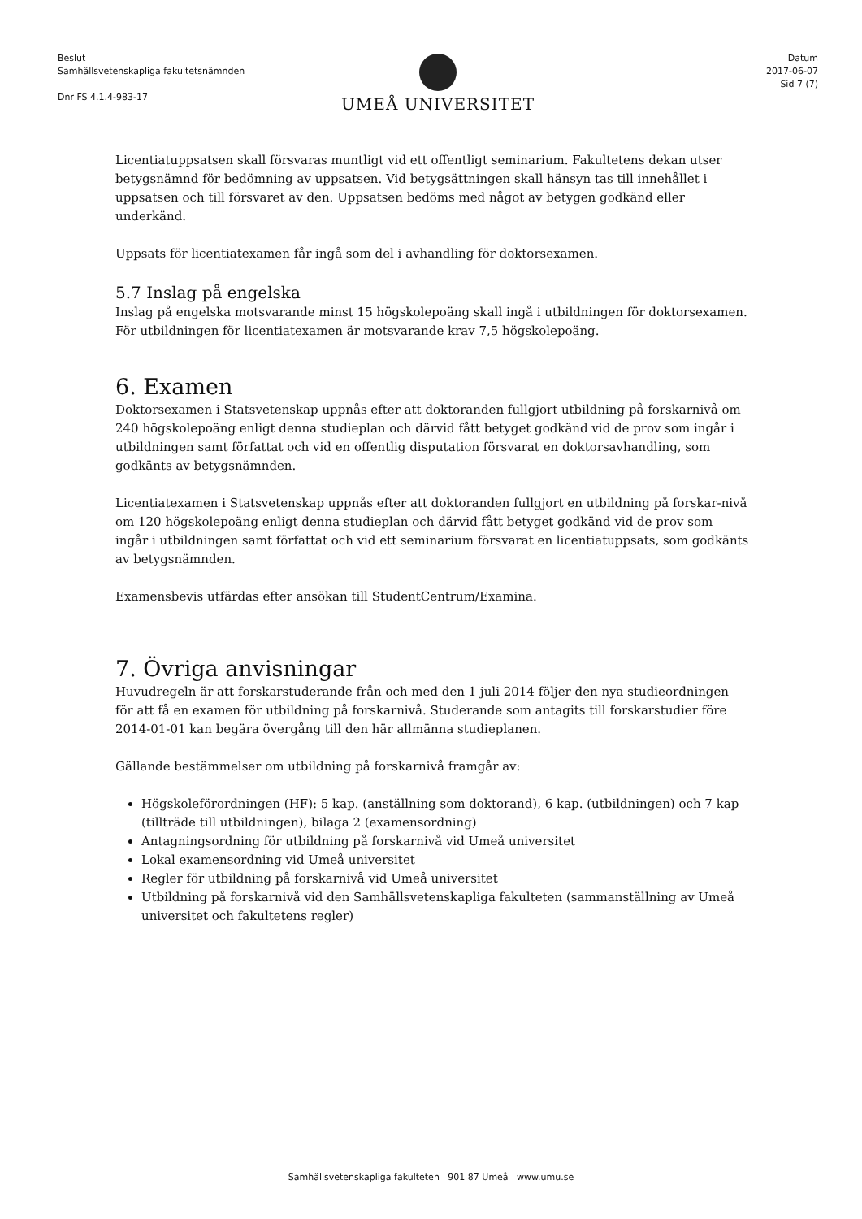Beslut
Samhällsvetenskapliga fakultetsnämnden
Dnr FS 4.1.4-983-17
UMEÅ UNIVERSITET
Datum
2017-06-07
Sid 7 (7)
Licentiatuppsatsen skall försvaras muntligt vid ett offentligt seminarium. Fakultetens dekan utser betygsnämnd för bedömning av uppsatsen. Vid betygsättningen skall hänsyn tas till innehållet i uppsatsen och till försvaret av den. Uppsatsen bedöms med något av betygen godkänd eller underkänd.
Uppsats för licentiatexamen får ingå som del i avhandling för doktorsexamen.
5.7 Inslag på engelska
Inslag på engelska motsvarande minst 15 högskolepoäng skall ingå i utbildningen för doktorsexamen. För utbildningen för licentiatexamen är motsvarande krav 7,5 högskolepoäng.
6. Examen
Doktorsexamen i Statsvetenskap uppnås efter att doktoranden fullgjort utbildning på forskarnivå om 240 högskolepoäng enligt denna studieplan och därvid fått betyget godkänd vid de prov som ingår i utbildningen samt författat och vid en offentlig disputation försvarat en doktorsavhandling, som godkänts av betygsnämnden.
Licentiatexamen i Statsvetenskap uppnås efter att doktoranden fullgjort en utbildning på forskar-nivå om 120 högskolepoäng enligt denna studieplan och därvid fått betyget godkänd vid de prov som ingår i utbildningen samt författat och vid ett seminarium försvarat en licentiatuppsats, som godkänts av betygsnämnden.
Examensbevis utfärdas efter ansökan till StudentCentrum/Examina.
7. Övriga anvisningar
Huvudregeln är att forskarstuderande från och med den 1 juli 2014 följer den nya studieordningen för att få en examen för utbildning på forskarnivå. Studerande som antagits till forskarstudier före 2014-01-01 kan begära övergång till den här allmänna studieplanen.
Gällande bestämmelser om utbildning på forskarnivå framgår av:
Högskoleförordningen (HF): 5 kap. (anställning som doktorand), 6 kap. (utbildningen) och 7 kap (tillträde till utbildningen), bilaga 2 (examensordning)
Antagningsordning för utbildning på forskarnivå vid Umeå universitet
Lokal examensordning vid Umeå universitet
Regler för utbildning på forskarnivå vid Umeå universitet
Utbildning på forskarnivå vid den Samhällsvetenskapliga fakulteten (sammanställning av Umeå universitet och fakultetens regler)
Samhällsvetenskapliga fakulteten 901 87 Umeå www.umu.se